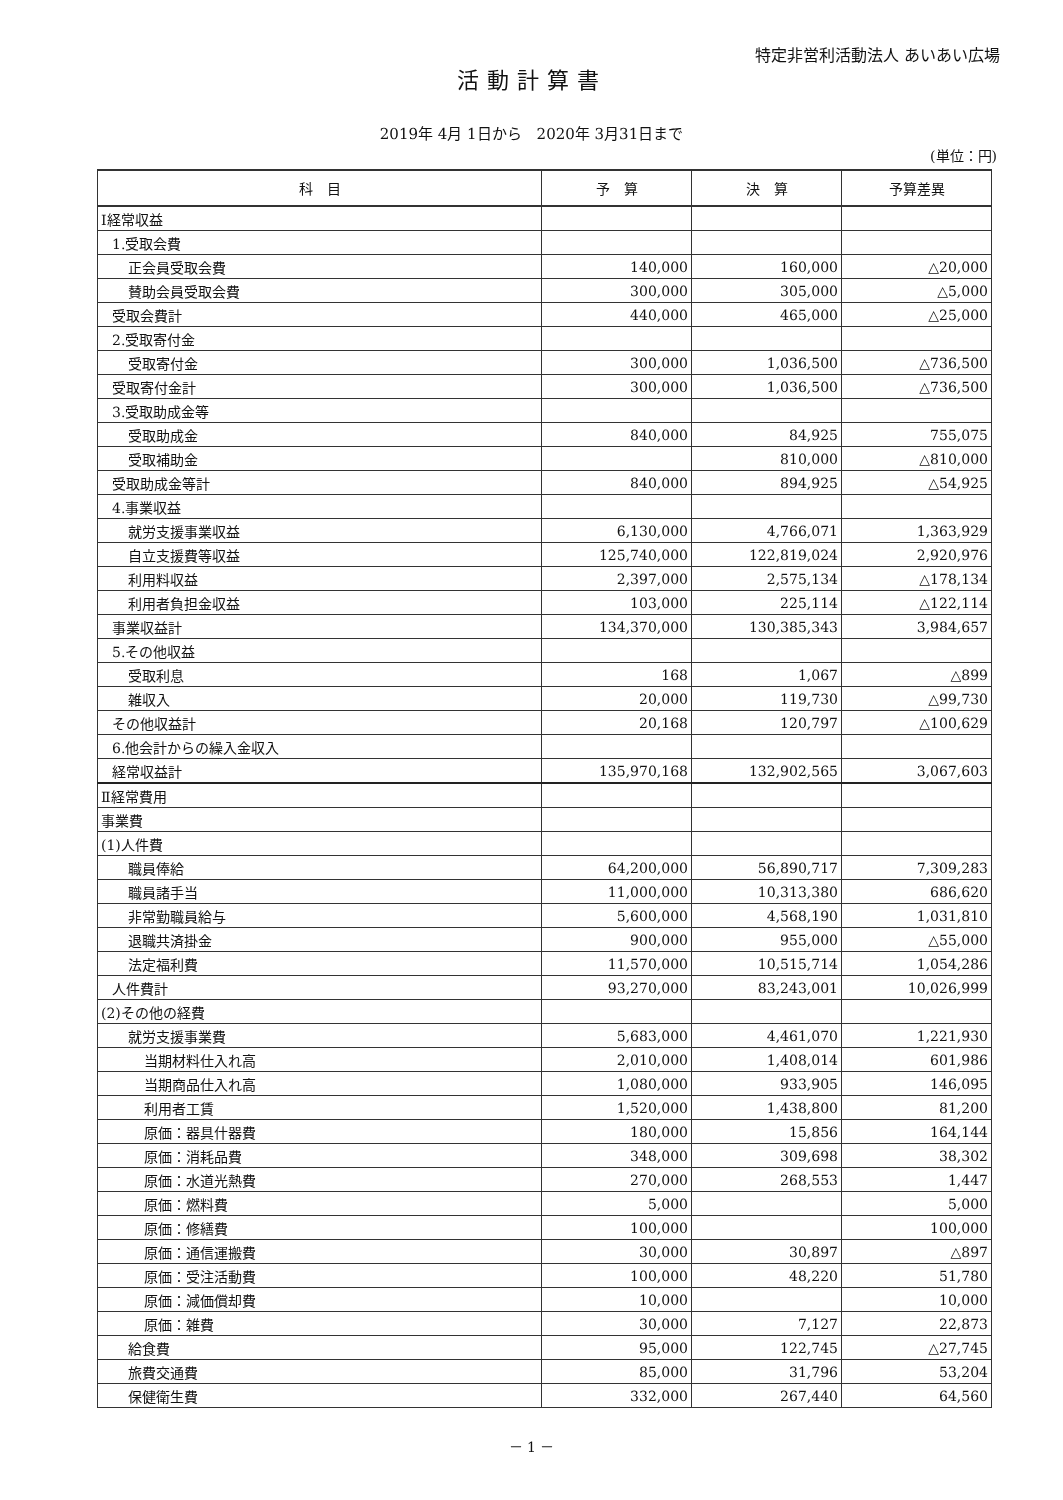特定非営利活動法人 あいあい広場
活動計算書
2019年 4月 1日から　2020年 3月31日まで
(単位：円)
| 科 目 | 予 算 | 決 算 | 予算差異 |
| --- | --- | --- | --- |
| Ⅰ経常収益 | | | |
| 1.受取会費 | | | |
| 正会員受取会費 | 140,000 | 160,000 | △20,000 |
| 賛助会員受取会費 | 300,000 | 305,000 | △5,000 |
| 受取会費計 | 440,000 | 465,000 | △25,000 |
| 2.受取寄付金 | | | |
| 受取寄付金 | 300,000 | 1,036,500 | △736,500 |
| 受取寄付金計 | 300,000 | 1,036,500 | △736,500 |
| 3.受取助成金等 | | | |
| 受取助成金 | 840,000 | 84,925 | 755,075 |
| 受取補助金 | | 810,000 | △810,000 |
| 受取助成金等計 | 840,000 | 894,925 | △54,925 |
| 4.事業収益 | | | |
| 就労支援事業収益 | 6,130,000 | 4,766,071 | 1,363,929 |
| 自立支援費等収益 | 125,740,000 | 122,819,024 | 2,920,976 |
| 利用料収益 | 2,397,000 | 2,575,134 | △178,134 |
| 利用者負担金収益 | 103,000 | 225,114 | △122,114 |
| 事業収益計 | 134,370,000 | 130,385,343 | 3,984,657 |
| 5.その他収益 | | | |
| 受取利息 | 168 | 1,067 | △899 |
| 雑収入 | 20,000 | 119,730 | △99,730 |
| その他収益計 | 20,168 | 120,797 | △100,629 |
| 6.他会計からの繰入金収入 | | | |
| 経常収益計 | 135,970,168 | 132,902,565 | 3,067,603 |
| Ⅱ経常費用 | | | |
| 事業費 | | | |
| (1)人件費 | | | |
| 職員俸給 | 64,200,000 | 56,890,717 | 7,309,283 |
| 職員諸手当 | 11,000,000 | 10,313,380 | 686,620 |
| 非常勤職員給与 | 5,600,000 | 4,568,190 | 1,031,810 |
| 退職共済掛金 | 900,000 | 955,000 | △55,000 |
| 法定福利費 | 11,570,000 | 10,515,714 | 1,054,286 |
| 人件費計 | 93,270,000 | 83,243,001 | 10,026,999 |
| (2)その他の経費 | | | |
| 就労支援事業費 | 5,683,000 | 4,461,070 | 1,221,930 |
| 当期材料仕入れ高 | 2,010,000 | 1,408,014 | 601,986 |
| 当期商品仕入れ高 | 1,080,000 | 933,905 | 146,095 |
| 利用者工賃 | 1,520,000 | 1,438,800 | 81,200 |
| 原価：器具什器費 | 180,000 | 15,856 | 164,144 |
| 原価：消耗品費 | 348,000 | 309,698 | 38,302 |
| 原価：水道光熱費 | 270,000 | 268,553 | 1,447 |
| 原価：燃料費 | 5,000 | | 5,000 |
| 原価：修繕費 | 100,000 | | 100,000 |
| 原価：通信運搬費 | 30,000 | 30,897 | △897 |
| 原価：受注活動費 | 100,000 | 48,220 | 51,780 |
| 原価：減価償却費 | 10,000 | | 10,000 |
| 原価：雑費 | 30,000 | 7,127 | 22,873 |
| 給食費 | 95,000 | 122,745 | △27,745 |
| 旅費交通費 | 85,000 | 31,796 | 53,204 |
| 保健衛生費 | 332,000 | 267,440 | 64,560 |
－ 1 －